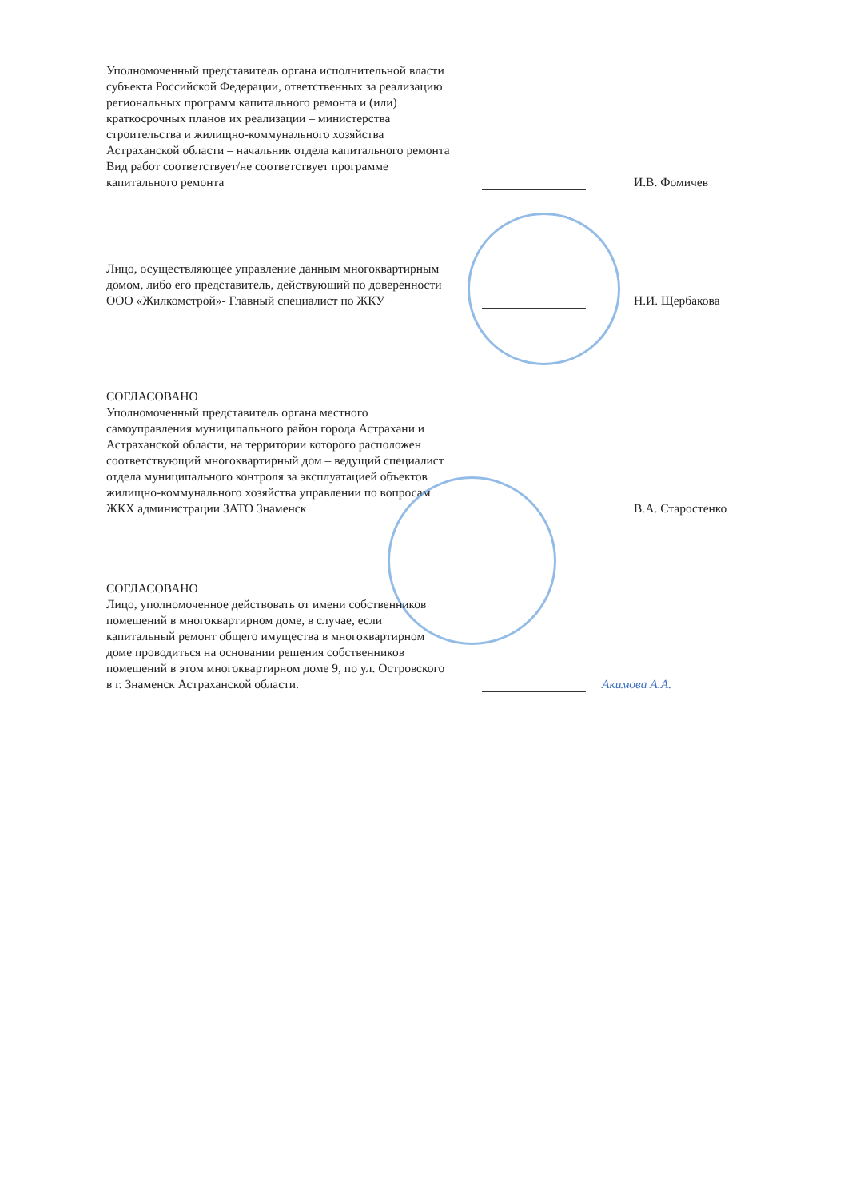Уполномоченный представитель органа исполнительной власти субъекта Российской Федерации, ответственных за реализацию региональных программ капитального ремонта и (или) краткосрочных планов их реализации – министерства строительства и жилищно-коммунального хозяйства Астраханской области – начальник отдела капитального ремонта
Вид работ соответствует/не соответствует программе капитального ремонта
И.В. Фомичев
Лицо, осуществляющее управление данным многоквартирным домом, либо его представитель, действующий по доверенности ООО «Жилкомстрой»- Главный специалист по ЖКУ
Н.И. Щербакова
СОГЛАСОВАНО
Уполномоченный представитель органа местного самоуправления муниципального район города Астрахани и Астраханской области, на территории которого расположен
соответствующий многоквартирный дом – ведущий специалист отдела муниципального контроля за эксплуатацией объектов жилищно-коммунального хозяйства управлении по вопросам ЖКХ администрации ЗАТО Знаменск
В.А. Старостенко
СОГЛАСОВАНО
Лицо, уполномоченное действовать от имени собственников помещений в многоквартирном доме, в случае, если капитальный ремонт общего имущества в многоквартирном доме проводиться на основании решения собственников помещений в этом многоквартирном доме 9, по ул. Островского в г. Знаменск Астраханской области.
Акимова А.А.